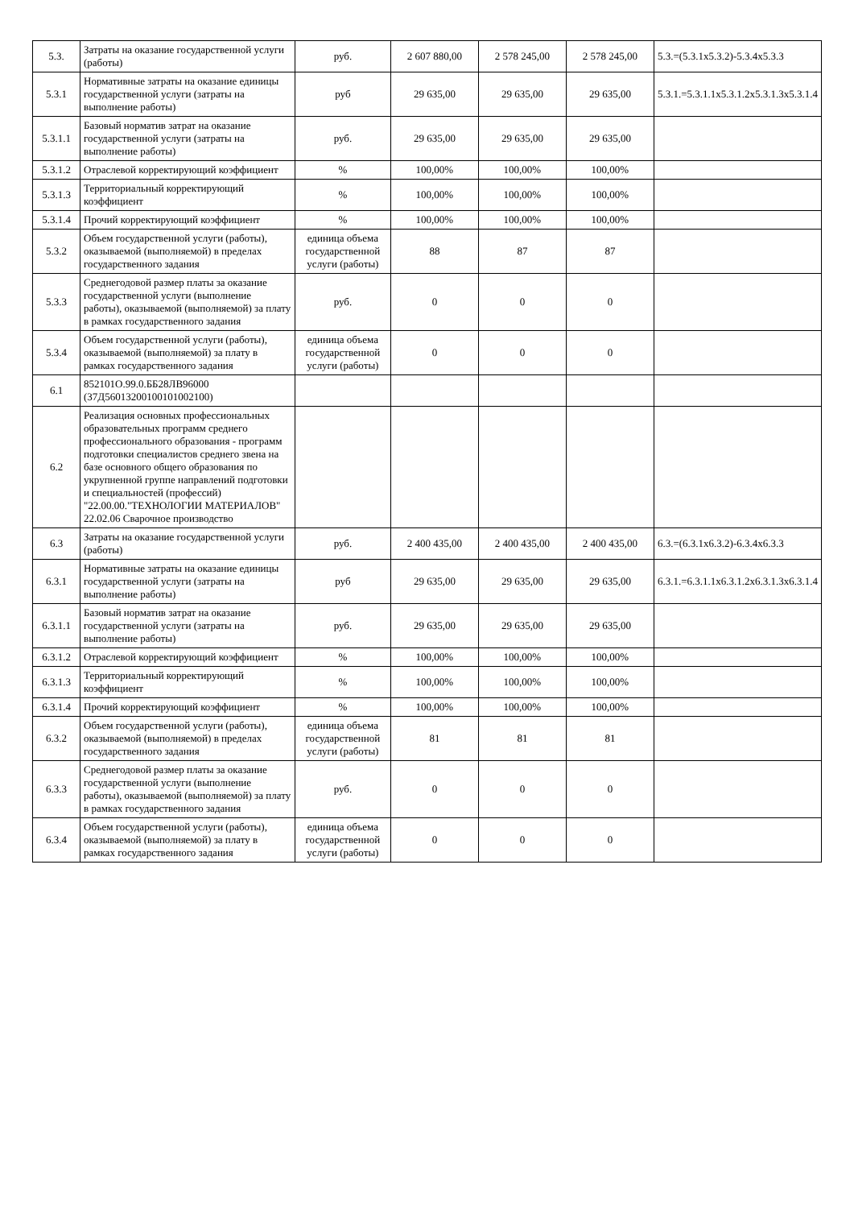| 5.3. | Затраты на оказание государственной услуги (работы) | руб. | 2 607 880,00 | 2 578 245,00 | 2 578 245,00 | 5.3.=(5.3.1х5.3.2)-5.3.4х5.3.3 |
| 5.3.1 | Нормативные затраты на оказание единицы государственной услуги (затраты на выполнение работы) | руб | 29 635,00 | 29 635,00 | 29 635,00 | 5.3.1.=5.3.1.1х5.3.1.2х5.3.1.3х5.3.1.4 |
| 5.3.1.1 | Базовый норматив затрат на оказание государственной услуги (затраты на выполнение работы) | руб. | 29 635,00 | 29 635,00 | 29 635,00 | |
| 5.3.1.2 | Отраслевой корректирующий коэффициент | % | 100,00% | 100,00% | 100,00% | |
| 5.3.1.3 | Территориальный корректирующий коэффициент | % | 100,00% | 100,00% | 100,00% | |
| 5.3.1.4 | Прочий корректирующий коэффициент | % | 100,00% | 100,00% | 100,00% | |
| 5.3.2 | Объем государственной услуги (работы), оказываемой (выполняемой) в пределах государственного задания | единица объема государственной услуги (работы) | 88 | 87 | 87 | |
| 5.3.3 | Среднегодовой размер платы за оказание государственной услуги (выполнение работы), оказываемой (выполняемой) за плату в рамках государственного задания | руб. | 0 | 0 | 0 | |
| 5.3.4 | Объем государственной услуги (работы), оказываемой (выполняемой) за плату в рамках государственного задания | единица объема государственной услуги (работы) | 0 | 0 | 0 | |
| 6.1 | 852101О.99.0.ББ28ЛВ96000 (37Д56013200100101002100) | | | | | |
| 6.2 | Реализация основных профессиональных образовательных программ среднего профессионального образования - программ подготовки специалистов среднего звена на базе основного общего образования по укрупненной группе направлений подготовки и специальностей (профессий) "22.00.00."ТЕХНОЛОГИИ МАТЕРИАЛОВ" 22.02.06 Сварочное производство | | | | | |
| 6.3 | Затраты на оказание государственной услуги (работы) | руб. | 2 400 435,00 | 2 400 435,00 | 2 400 435,00 | 6.3.=(6.3.1х6.3.2)-6.3.4х6.3.3 |
| 6.3.1 | Нормативные затраты на оказание единицы государственной услуги (затраты на выполнение работы) | руб | 29 635,00 | 29 635,00 | 29 635,00 | 6.3.1.=6.3.1.1х6.3.1.2х6.3.1.3х6.3.1.4 |
| 6.3.1.1 | Базовый норматив затрат на оказание государственной услуги (затраты на выполнение работы) | руб. | 29 635,00 | 29 635,00 | 29 635,00 | |
| 6.3.1.2 | Отраслевой корректирующий коэффициент | % | 100,00% | 100,00% | 100,00% | |
| 6.3.1.3 | Территориальный корректирующий коэффициент | % | 100,00% | 100,00% | 100,00% | |
| 6.3.1.4 | Прочий корректирующий коэффициент | % | 100,00% | 100,00% | 100,00% | |
| 6.3.2 | Объем государственной услуги (работы), оказываемой (выполняемой) в пределах государственного задания | единица объема государственной услуги (работы) | 81 | 81 | 81 | |
| 6.3.3 | Среднегодовой размер платы за оказание государственной услуги (выполнение работы), оказываемой (выполняемой) за плату в рамках государственного задания | руб. | 0 | 0 | 0 | |
| 6.3.4 | Объем государственной услуги (работы), оказываемой (выполняемой) за плату в рамках государственного задания | единица объема государственной услуги (работы) | 0 | 0 | 0 | |